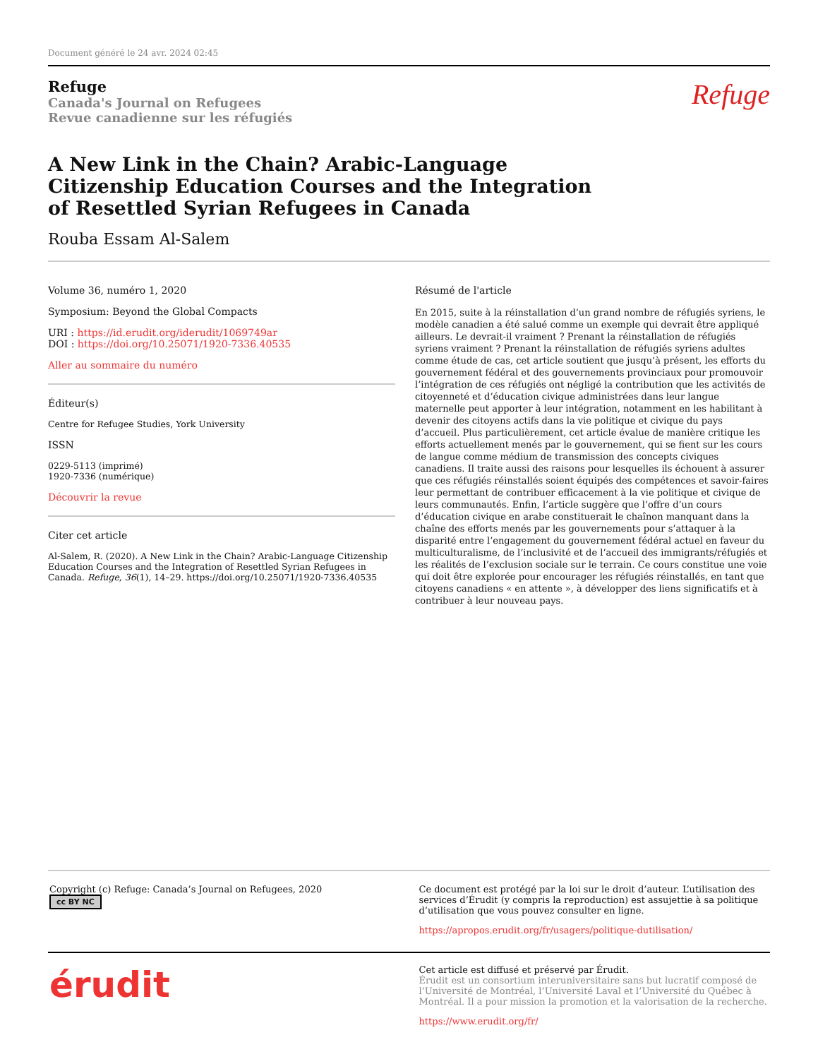Document généré le 24 avr. 2024 02:45
Refuge
Canada's Journal on Refugees
Revue canadienne sur les réfugiés
Refuge
A New Link in the Chain? Arabic-Language Citizenship Education Courses and the Integration of Resettled Syrian Refugees in Canada
Rouba Essam Al-Salem
Volume 36, numéro 1, 2020
Symposium: Beyond the Global Compacts
URI : https://id.erudit.org/iderudit/1069749ar
DOI : https://doi.org/10.25071/1920-7336.40535
Aller au sommaire du numéro
Éditeur(s)
Centre for Refugee Studies, York University
ISSN
0229-5113 (imprimé)
1920-7336 (numérique)
Découvrir la revue
Citer cet article
Al-Salem, R. (2020). A New Link in the Chain? Arabic-Language Citizenship Education Courses and the Integration of Resettled Syrian Refugees in Canada. Refuge, 36(1), 14–29. https://doi.org/10.25071/1920-7336.40535
Résumé de l'article
En 2015, suite à la réinstallation d’un grand nombre de réfugiés syriens, le modèle canadien a été salué comme un exemple qui devrait être appliqué ailleurs. Le devrait-il vraiment ? Prenant la réinstallation de réfugiés syriens vraiment ? Prenant la réinstallation de réfugiés syriens adultes comme étude de cas, cet article soutient que jusqu’à présent, les efforts du gouvernement fédéral et des gouvernements provinciaux pour promouvoir l’intégration de ces réfugiés ont négligé la contribution que les activités de citoyenneté et d’éducation civique administrées dans leur langue maternelle peut apporter à leur intégration, notamment en les habilitant à devenir des citoyens actifs dans la vie politique et civique du pays d’accueil. Plus particulièrement, cet article évalue de manière critique les efforts actuellement menés par le gouvernement, qui se fient sur les cours de langue comme médium de transmission des concepts civiques canadiens. Il traite aussi des raisons pour lesquelles ils échouent à assurer que ces réfugiés réinstallés soient équipés des compétences et savoir-faires leur permettant de contribuer efficacement à la vie politique et civique de leurs communautés. Enfin, l’article suggère que l’offre d’un cours d’éducation civique en arabe constituerait le chaînon manquant dans la chaîne des efforts menés par les gouvernements pour s’attaquer à la disparité entre l’engagement du gouvernement fédéral actuel en faveur du multiculturalisme, de l’inclusivité et de l’accueil des immigrants/réfugiés et les réalités de l’exclusion sociale sur le terrain. Ce cours constitue une voie qui doit être explorée pour encourager les réfugiés réinstallés, en tant que citoyens canadiens « en attente », à développer des liens significatifs et à contribuer à leur nouveau pays.
Copyright (c) Refuge: Canada’s Journal on Refugees, 2020
cc BY NC
Ce document est protégé par la loi sur le droit d’auteur. L’utilisation des services d’Érudit (y compris la reproduction) est assujettie à sa politique d’utilisation que vous pouvez consulter en ligne.
https://apropos.erudit.org/fr/usagers/politique-dutilisation/
érudit
Cet article est diffusé et préservé par Érudit.
Érudit est un consortium interuniversitaire sans but lucratif composé de l’Université de Montréal, l’Université Laval et l’Université du Québec à Montréal. Il a pour mission la promotion et la valorisation de la recherche.
https://www.erudit.org/fr/